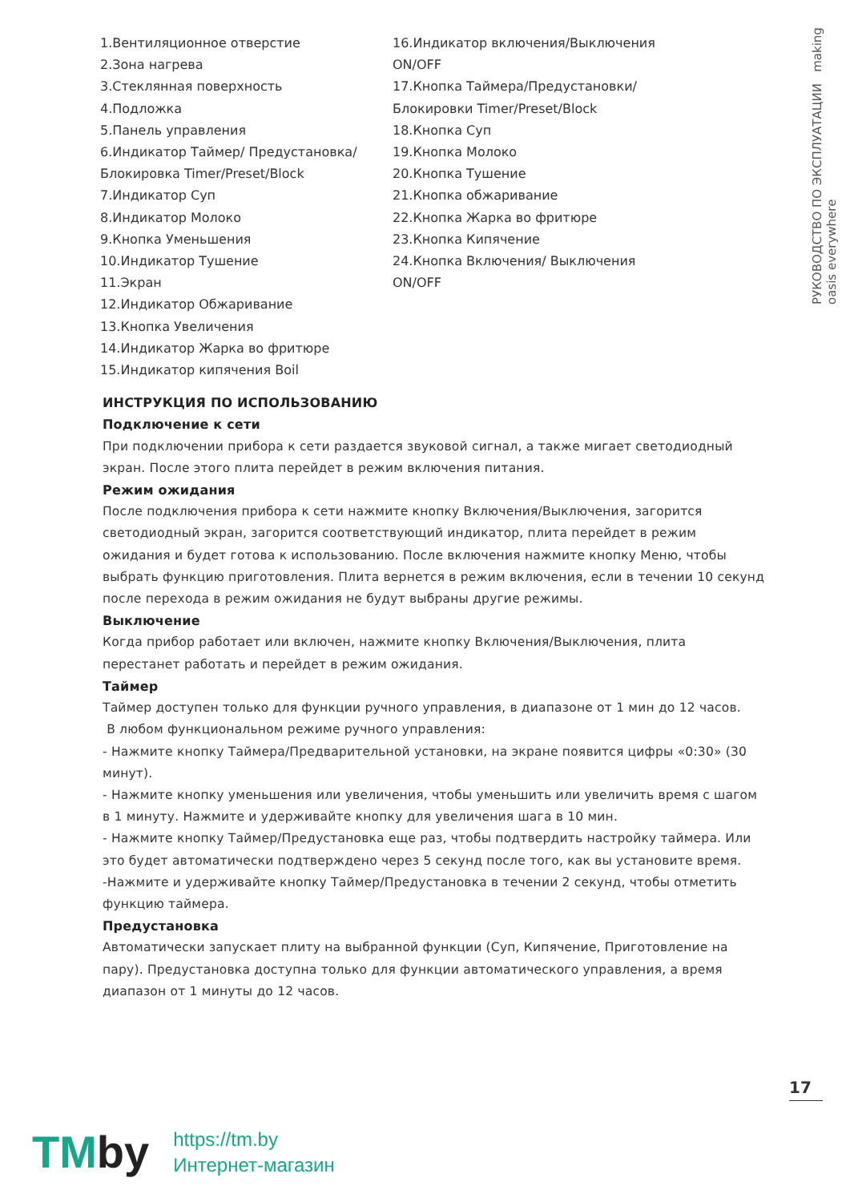РУКОВОДСТВО ПО ЭКСПЛУАТАЦИИ making oasis everywhere
1.Вентиляционное отверстие
2.Зона нагрева
3.Стеклянная поверхность
4.Подложка
5.Панель управления
6.Индикатор Таймер/ Предустановка/ Блокировка Timer/Preset/Block
7.Индикатор Суп
8.Индикатор Молоко
9.Кнопка Уменьшения
10.Индикатор Тушение
11.Экран
12.Индикатор Обжаривание
13.Кнопка Увеличения
14.Индикатор Жарка во фритюре
15.Индикатор кипячения Boil
16.Индикатор включения/Выключения ON/OFF
17.Кнопка Таймера/Предустановки/ Блокировки Timer/Preset/Block
18.Кнопка Суп
19.Кнопка Молоко
20.Кнопка Тушение
21.Кнопка обжаривание
22.Кнопка Жарка во фритюре
23.Кнопка Кипячение
24.Кнопка Включения/ Выключения ON/OFF
ИНСТРУКЦИЯ ПО ИСПОЛЬЗОВАНИЮ
Подключение к сети
При подключении прибора к сети раздается звуковой сигнал, а также мигает светодиодный экран. После этого плита перейдет в режим включения питания.
Режим ожидания
После подключения прибора к сети нажмите кнопку Включения/Выключения, загорится светодиодный экран, загорится соответствующий индикатор, плита перейдет в режим ожидания и будет готова к использованию. После включения нажмите кнопку Меню, чтобы выбрать функцию приготовления. Плита вернется в режим включения, если в течении 10 секунд после перехода в режим ожидания не будут выбраны другие режимы.
Выключение
Когда прибор работает или включен, нажмите кнопку Включения/Выключения, плита перестанет работать и перейдет в режим ожидания.
Таймер
Таймер доступен только для функции ручного управления, в диапазоне от 1 мин до 12 часов.
В любом функциональном режиме ручного управления:
- Нажмите кнопку Таймера/Предварительной установки, на экране появится цифры «0:30» (30 минут).
- Нажмите кнопку уменьшения или увеличения, чтобы уменьшить или увеличить время с шагом в 1 минуту. Нажмите и удерживайте кнопку для увеличения шага в 10 мин.
- Нажмите кнопку Таймер/Предустановка еще раз, чтобы подтвердить настройку таймера. Или это будет автоматически подтверждено через 5 секунд после того, как вы установите время.
-Нажмите и удерживайте кнопку Таймер/Предустановка в течении 2 секунд, чтобы отметить функцию таймера.
Предустановка
Автоматически запускает плиту на выбранной функции (Суп, Кипячение, Приготовление на пару). Предустановка доступна только для функции автоматического управления, а время диапазон от 1 минуты до 12 часов.
17
TMby
https://tm.by
Интернет-магазин